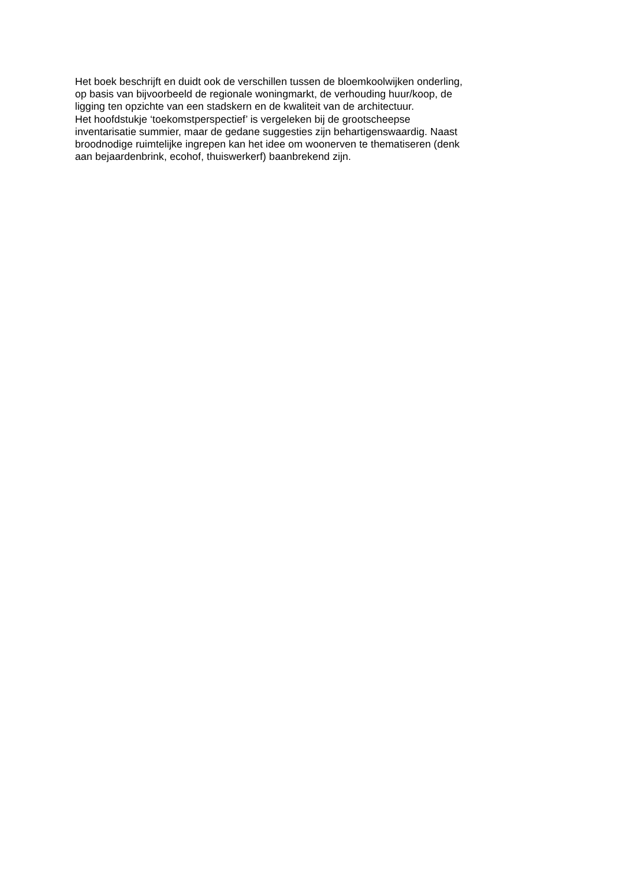Het boek beschrijft en duidt ook de verschillen tussen de bloemkoolwijken onderling,
op basis van bijvoorbeeld de regionale woningmarkt, de verhouding huur/koop, de
ligging ten opzichte van een stadskern en de kwaliteit van de architectuur.
Het hoofdstukje ‘toekomstperspectief’ is vergeleken bij de grootscheepse
inventarisatie summier, maar de gedane suggesties zijn behartigenswaardig. Naast
broodnodige ruimtelijke ingrepen kan het idee om woonerven te thematiseren (denk
aan bejaardenbrink, ecohof, thuiswerkerf) baanbrekend zijn.